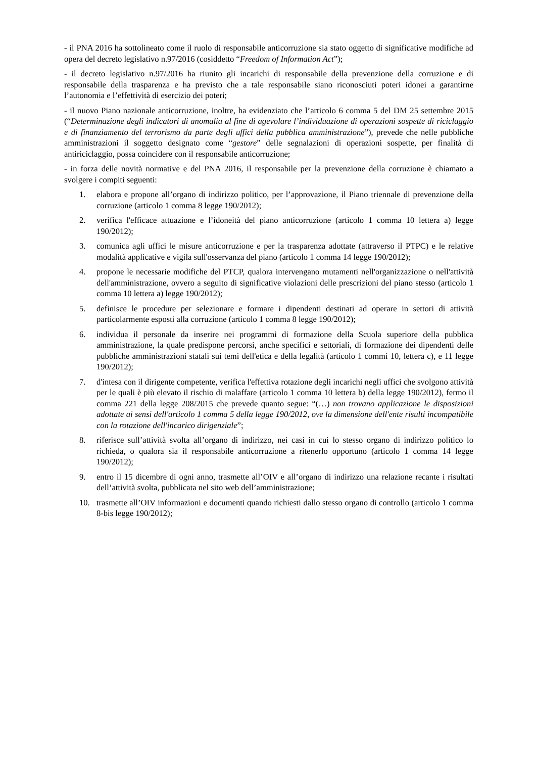- il PNA 2016 ha sottolineato come il ruolo di responsabile anticorruzione sia stato oggetto di significative modifiche ad opera del decreto legislativo n.97/2016 (cosiddetto “Freedom of Information Act”);
- il decreto legislativo n.97/2016 ha riunito gli incarichi di responsabile della prevenzione della corruzione e di responsabile della trasparenza e ha previsto che a tale responsabile siano riconosciuti poteri idonei a garantirne l’autonomia e l’effettività di esercizio dei poteri;
- il nuovo Piano nazionale anticorruzione, inoltre, ha evidenziato che l’articolo 6 comma 5 del DM 25 settembre 2015 (“Determinazione degli indicatori di anomalia al fine di agevolare l’individuazione di operazioni sospette di riciclaggio e di finanziamento del terrorismo da parte degli uffici della pubblica amministrazione”), prevede che nelle pubbliche amministrazioni il soggetto designato come “gestore” delle segnalazioni di operazioni sospette, per finalità di antiriciclaggio, possa coincidere con il responsabile anticorruzione;
- in forza delle novità normative e del PNA 2016, il responsabile per la prevenzione della corruzione è chiamato a svolgere i compiti seguenti:
1. elabora e propone all’organo di indirizzo politico, per l’approvazione, il Piano triennale di prevenzione della corruzione (articolo 1 comma 8 legge 190/2012);
2. verifica l'efficace attuazione e l’idoneità del piano anticorruzione (articolo 1 comma 10 lettera a) legge 190/2012);
3. comunica agli uffici le misure anticorruzione e per la trasparenza adottate (attraverso il PTPC) e le relative modalità applicative e vigila sull'osservanza del piano (articolo 1 comma 14 legge 190/2012);
4. propone le necessarie modifiche del PTCP, qualora intervengano mutamenti nell'organizzazione o nell'attività dell'amministrazione, ovvero a seguito di significative violazioni delle prescrizioni del piano stesso (articolo 1 comma 10 lettera a) legge 190/2012);
5. definisce le procedure per selezionare e formare i dipendenti destinati ad operare in settori di attività particolarmente esposti alla corruzione (articolo 1 comma 8 legge 190/2012);
6. individua il personale da inserire nei programmi di formazione della Scuola superiore della pubblica amministrazione, la quale predispone percorsi, anche specifici e settoriali, di formazione dei dipendenti delle pubbliche amministrazioni statali sui temi dell'etica e della legalità (articolo 1 commi 10, lettera c), e 11 legge 190/2012);
7. d'intesa con il dirigente competente, verifica l'effettiva rotazione degli incarichi negli uffici che svolgono attività per le quali è più elevato il rischio di malaffare (articolo 1 comma 10 lettera b) della legge 190/2012), fermo il comma 221 della legge 208/2015 che prevede quanto segue: “(…) non trovano applicazione le disposizioni adottate ai sensi dell'articolo 1 comma 5 della legge 190/2012, ove la dimensione dell'ente risulti incompatibile con la rotazione dell'incarico dirigenziale”;
8. riferisce sull’attività svolta all’organo di indirizzo, nei casi in cui lo stesso organo di indirizzo politico lo richieda, o qualora sia il responsabile anticorruzione a ritenerlo opportuno (articolo 1 comma 14 legge 190/2012);
9. entro il 15 dicembre di ogni anno, trasmette all’OIV e all’organo di indirizzo una relazione recante i risultati dell’attività svolta, pubblicata nel sito web dell’amministrazione;
10. trasmette all’OIV informazioni e documenti quando richiesti dallo stesso organo di controllo (articolo 1 comma 8-bis legge 190/2012);